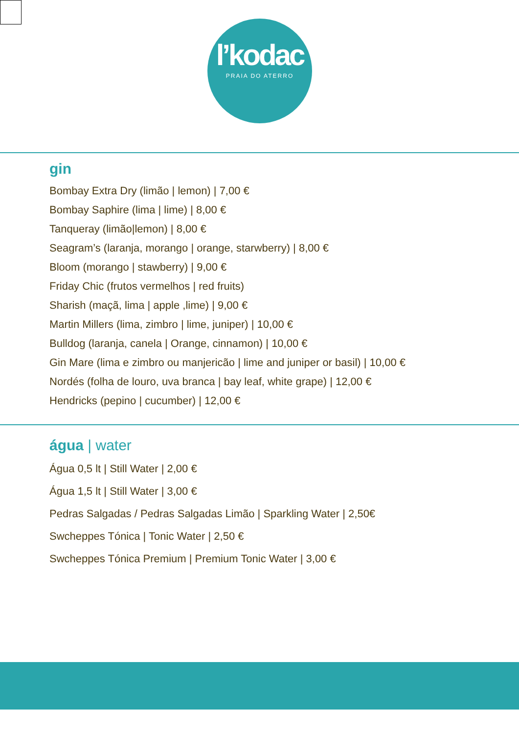l’kodac
PRAIA DO ATERRO
gin
Bombay Extra Dry (limão | lemon) | 7,00 €
Bombay Saphire (lima | lime) | 8,00 €
Tanqueray (limão|lemon) | 8,00 €
Seagram’s (laranja, morango | orange, starwberry) | 8,00 €
Bloom (morango | stawberry) | 9,00 €
Friday Chic (frutos vermelhos | red fruits)
Sharish (maçã, lima | apple ,lime) | 9,00 €
Martin Millers (lima, zimbro | lime, juniper) | 10,00 €
Bulldog (laranja, canela | Orange, cinnamon) | 10,00 €
Gin Mare (lima e zimbro ou manjericão | lime and juniper or basil) | 10,00 €
Nordés (folha de louro, uva branca | bay leaf, white grape) | 12,00 €
Hendricks (pepino | cucumber) | 12,00 €
água | water
Água 0,5 lt | Still Water | 2,00 €
Água 1,5 lt | Still Water | 3,00 €
Pedras Salgadas / Pedras Salgadas Limão | Sparkling Water | 2,50€
Swcheppes Tónica | Tonic Water | 2,50 €
Swcheppes Tónica Premium | Premium Tonic Water | 3,00 €